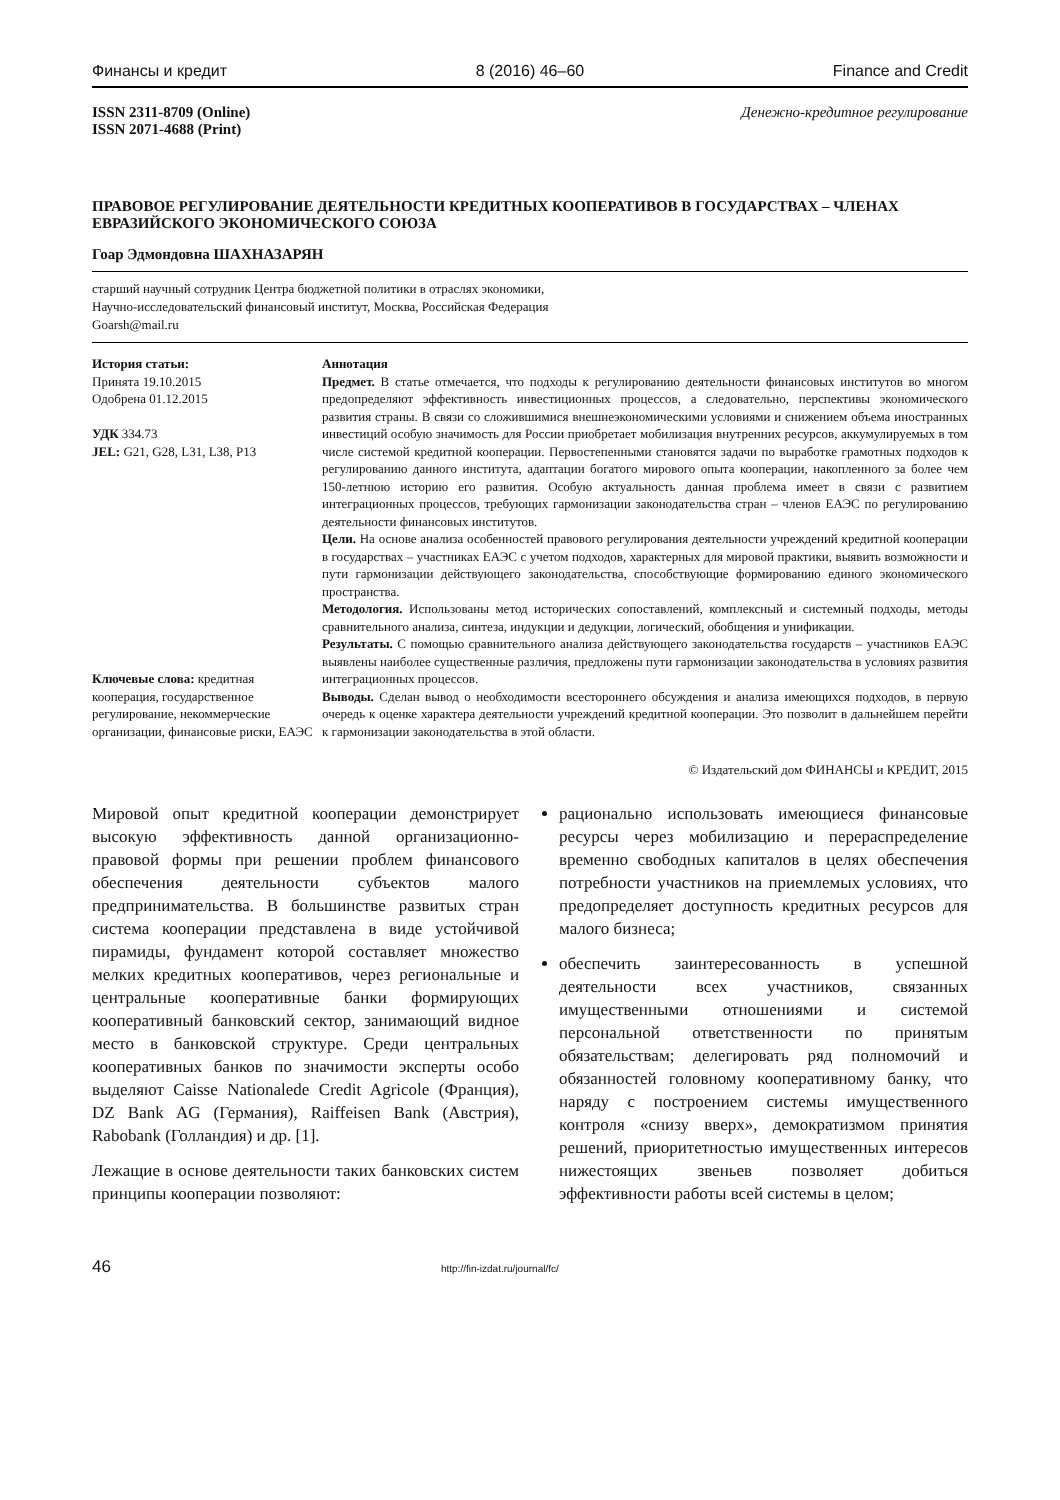Финансы и кредит 8 (2016) 46–60 Finance and Credit
ISSN 2311-8709 (Online)
ISSN 2071-4688 (Print) Денежно-кредитное регулирование
ПРАВОВОЕ РЕГУЛИРОВАНИЕ ДЕЯТЕЛЬНОСТИ КРЕДИТНЫХ КООПЕРАТИВОВ В ГОСУДАРСТВАХ – ЧЛЕНАХ ЕВРАЗИЙСКОГО ЭКОНОМИЧЕСКОГО СОЮЗА
Гоар Эдмондовна ШАХНАЗАРЯН
старший научный сотрудник Центра бюджетной политики в отраслях экономики,
Научно-исследовательский финансовый институт, Москва, Российская Федерация
Goarsh@mail.ru
История статьи:
Принята 19.10.2015
Одобрена 01.12.2015
УДК 334.73
JEL: G21, G28, L31, L38, P13
Ключевые слова: кредитная кооперация, государственное регулирование, некоммерческие организации, финансовые риски, ЕАЭС
Аннотация
Предмет. В статье отмечается, что подходы к регулированию деятельности финансовых институтов во многом предопределяют эффективность инвестиционных процессов, а следовательно, перспективы экономического развития страны. В связи со сложившимися внешнеэкономическими условиями и снижением объема иностранных инвестиций особую значимость для России приобретает мобилизация внутренних ресурсов, аккумулируемых в том числе системой кредитной кооперации. Первостепенными становятся задачи по выработке грамотных подходов к регулированию данного института, адаптации богатого мирового опыта кооперации, накопленного за более чем 150-летнюю историю его развития. Особую актуальность данная проблема имеет в связи с развитием интеграционных процессов, требующих гармонизации законодательства стран – членов ЕАЭС по регулированию деятельности финансовых институтов.
Цели. На основе анализа особенностей правового регулирования деятельности учреждений кредитной кооперации в государствах – участниках ЕАЭС с учетом подходов, характерных для мировой практики, выявить возможности и пути гармонизации действующего законодательства, способствующие формированию единого экономического пространства.
Методология. Использованы метод исторических сопоставлений, комплексный и системный подходы, методы сравнительного анализа, синтеза, индукции и дедукции, логический, обобщения и унификации.
Результаты. С помощью сравнительного анализа действующего законодательства государств – участников ЕАЭС выявлены наиболее существенные различия, предложены пути гармонизации законодательства в условиях развития интеграционных процессов.
Выводы. Сделан вывод о необходимости всестороннего обсуждения и анализа имеющихся подходов, в первую очередь к оценке характера деятельности учреждений кредитной кооперации. Это позволит в дальнейшем перейти к гармонизации законодательства в этой области.
© Издательский дом ФИНАНСЫ и КРЕДИТ, 2015
Мировой опыт кредитной кооперации демонстрирует высокую эффективность данной организационно-правовой формы при решении проблем финансового обеспечения деятельности субъектов малого предпринимательства. В большинстве развитых стран система кооперации представлена в виде устойчивой пирамиды, фундамент которой составляет множество мелких кредитных кооперативов, через региональные и центральные кооперативные банки формирующих кооперативный банковский сектор, занимающий видное место в банковской структуре. Среди центральных кооперативных банков по значимости эксперты особо выделяют Caisse Nationalede Credit Agricole (Франция), DZ Bank AG (Германия), Raiffeisen Bank (Австрия), Rabobank (Голландия) и др. [1].
Лежащие в основе деятельности таких банковских систем принципы кооперации позволяют:
рационально использовать имеющиеся финансовые ресурсы через мобилизацию и перераспределение временно свободных капиталов в целях обеспечения потребности участников на приемлемых условиях, что предопределяет доступность кредитных ресурсов для малого бизнеса;
обеспечить заинтересованность в успешной деятельности всех участников, связанных имущественными отношениями и системой персональной ответственности по принятым обязательствам; делегировать ряд полномочий и обязанностей головному кооперативному банку, что наряду с построением системы имущественного контроля «снизу вверх», демократизмом принятия решений, приоритетностью имущественных интересов нижестоящих звеньев позволяет добиться эффективности работы всей системы в целом;
46 http://fin-izdat.ru/journal/fc/